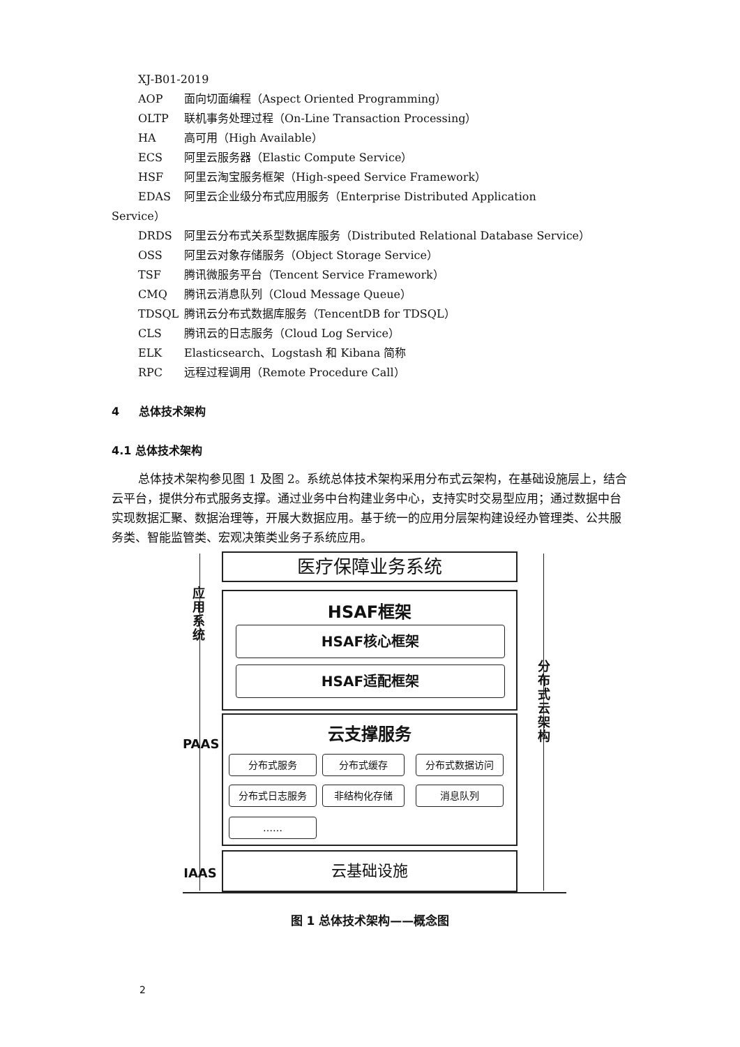XJ-B01-2019
AOP 面向切面编程（Aspect Oriented Programming）
OLTP 联机事务处理过程（On-Line Transaction Processing）
HA 高可用（High Available）
ECS 阿里云服务器（Elastic Compute Service）
HSF 阿里云淘宝服务框架（High-speed Service Framework）
EDAS 阿里云企业级分布式应用服务（Enterprise Distributed Application
Service）
DRDS 阿里云分布式关系型数据库服务（Distributed Relational Database Service）
OSS 阿里云对象存储服务（Object Storage Service）
TSF 腾讯微服务平台（Tencent Service Framework）
CMQ 腾讯云消息队列（Cloud Message Queue）
TDSQL 腾讯云分布式数据库服务（TencentDB for TDSQL）
CLS 腾讯云的日志服务（Cloud Log Service）
ELK Elasticsearch、Logstash 和 Kibana 简称
RPC 远程过程调用（Remote Procedure Call）
4 总体技术架构
4.1 总体技术架构
总体技术架构参见图 1 及图 2。系统总体技术架构采用分布式云架构，在基础设施层上，结合云平台，提供分布式服务支撑。通过业务中台构建业务中心，支持实时交易型应用；通过数据中台实现数据汇聚、数据治理等，开展大数据应用。基于统一的应用分层架构建设经办管理类、公共服务类、智能监管类、宏观决策类业务子系统应用。
医疗保障业务系统
HSAF框架
HSAF核心框架
HSAF适配框架
云支撑服务
分布式服务 分布式缓存 分布式数据访问
分布式日志服务 非结构化存储 消息队列
……
云基础设施
应
用
系
统
PAAS
IAAS
分
布
式
云
架
构
图 1 总体技术架构——概念图
2